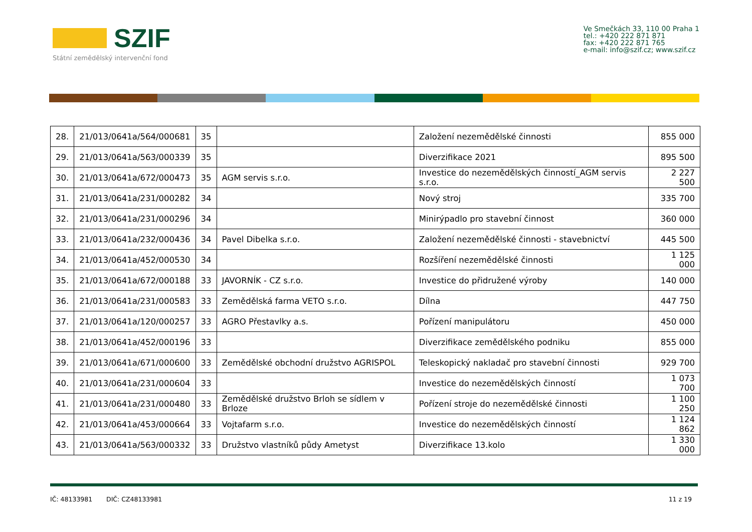SZIF
Státní zemědělský intervenční fond
Ve Smečkách 33, 110 00 Praha 1
tel.: +420 222 871 871
fax: +420 222 871 765
e-mail: info@szif.cz; www.szif.cz
| 28. | 21/013/0641a/564/000681 | 35 | | Založení nezemědělské činnosti | 855 000 |
| 29. | 21/013/0641a/563/000339 | 35 | | Diverzifikace 2021 | 895 500 |
| 30. | 21/013/0641a/672/000473 | 35 | AGM servis s.r.o. | Investice do nezemědělských činností_AGM servis s.r.o. | 2 227 500 |
| 31. | 21/013/0641a/231/000282 | 34 | | Nový stroj | 335 700 |
| 32. | 21/013/0641a/231/000296 | 34 | | Minirýpadlo pro stavební činnost | 360 000 |
| 33. | 21/013/0641a/232/000436 | 34 | Pavel Dibelka s.r.o. | Založení nezemědělské činnosti - stavebnictví | 445 500 |
| 34. | 21/013/0641a/452/000530 | 34 | | Rozšíření nezemědělské činnosti | 1 125 000 |
| 35. | 21/013/0641a/672/000188 | 33 | JAVORNÍK - CZ s.r.o. | Investice do přidružené výroby | 140 000 |
| 36. | 21/013/0641a/231/000583 | 33 | Zemědělská farma VETO s.r.o. | Dílna | 447 750 |
| 37. | 21/013/0641a/120/000257 | 33 | AGRO Přestavlky a.s. | Pořízení manipulátoru | 450 000 |
| 38. | 21/013/0641a/452/000196 | 33 | | Diverzifikace zemědělského podniku | 855 000 |
| 39. | 21/013/0641a/671/000600 | 33 | Zemědělské obchodní družstvo AGRISPOL | Teleskopický nakladač pro stavební činnosti | 929 700 |
| 40. | 21/013/0641a/231/000604 | 33 | | Investice do nezemědělských činností | 1 073 700 |
| 41. | 21/013/0641a/231/000480 | 33 | Zemědělské družstvo Brloh se sídlem v Brloze | Pořízení stroje do nezemědělské činnosti | 1 100 250 |
| 42. | 21/013/0641a/453/000664 | 33 | Vojtafarm s.r.o. | Investice do nezemědělských činností | 1 124 862 |
| 43. | 21/013/0641a/563/000332 | 33 | Družstvo vlastníků půdy Ametyst | Diverzifikace 13.kolo | 1 330 000 |
IČ: 48133981 DIČ: CZ48133981
11 z 19